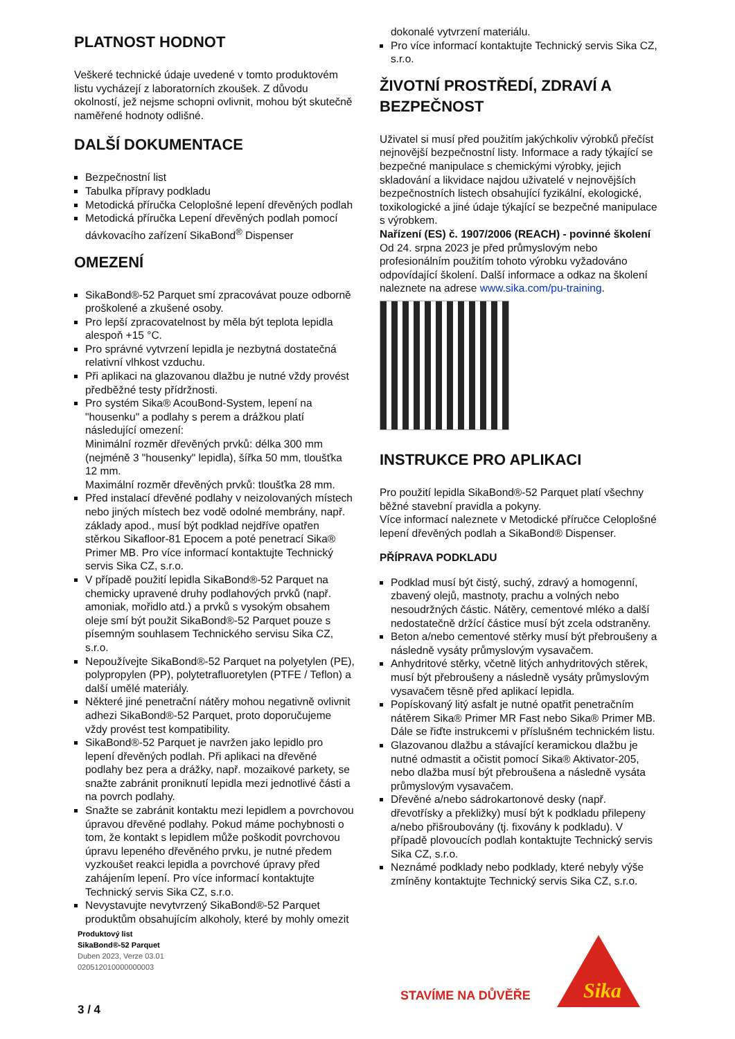PLATNOST HODNOT
Veškeré technické údaje uvedené v tomto produktovém listu vycházejí z laboratorních zkoušek. Z důvodu okolností, jež nejsme schopni ovlivnit, mohou být skutečně naměřené hodnoty odlišné.
DALŠÍ DOKUMENTACE
Bezpečnostní list
Tabulka přípravy podkladu
Metodická příručka Celoplošné lepení dřevěných podlah
Metodická příručka Lepení dřevěných podlah pomocí dávkovacího zařízení SikaBond<sup>®</sup> Dispenser
OMEZENÍ
SikaBond®-52 Parquet smí zpracovávat pouze odborně proškolené a zkušené osoby.
Pro lepší zpracovatelnost by měla být teplota lepidla alespoň +15 °C.
Pro správné vytvrzení lepidla je nezbytná dostatečná relativní vlhkost vzduchu.
Při aplikaci na glazovanou dlažbu je nutné vždy provést předběžné testy přídržnosti.
Pro systém Sika® AcouBond-System, lepení na "housenku" a podlahy s perem a drážkou platí následující omezení:
Minimální rozměr dřevěných prvků: délka 300 mm (nejméně 3 "housenky" lepidla), šířka 50 mm, tloušťka 12 mm.
Maximální rozměr dřevěných prvků: tloušťka 28 mm.
Před instalací dřevěné podlahy v neizolovaných místech nebo jiných místech bez vodě odolné membrány, např. základy apod., musí být podklad nejdříve opatřen stěrkou Sikafloor-81 Epocem a poté penetrací Sika® Primer MB. Pro více informací kontaktujte Technický servis Sika CZ, s.r.o.
V případě použití lepidla SikaBond®-52 Parquet na chemicky upravené druhy podlahových prvků (např. amoniak, mořidlo atd.) a prvků s vysokým obsahem oleje smí být použit SikaBond®-52 Parquet pouze s písemným souhlasem Technického servisu Sika CZ, s.r.o.
Nepoužívejte SikaBond®-52 Parquet na polyetylen (PE), polypropylen (PP), polytetrafluoretylen (PTFE / Teflon) a další umělé materiály.
Některé jiné penetrační nátěry mohou negativně ovlivnit adhezi SikaBond®-52 Parquet, proto doporučujeme vždy provést test kompatibility.
SikaBond®-52 Parquet je navržen jako lepidlo pro lepení dřevěných podlah. Při aplikaci na dřevěné podlahy bez pera a drážky, např. mozaikové parkety, se snažte zabránit proniknutí lepidla mezi jednotlivé části a na povrch podlahy.
Snažte se zabránit kontaktu mezi lepidlem a povrchovou úpravou dřevěné podlahy. Pokud máme pochybnosti o tom, že kontakt s lepidlem může poškodit povrchovou úpravu lepeného dřevěného prvku, je nutné předem vyzkoušet reakci lepidla a povrchové úpravy před zahájením lepení. Pro více informací kontaktujte Technický servis Sika CZ, s.r.o.
Nevystavujte nevytvrzený SikaBond®-52 Parquet produktům obsahujícím alkoholy, které by mohly omezit
dokonalé vytvrzení materiálu.
Pro více informací kontaktujte Technický servis Sika CZ, s.r.o.
ŽIVOTNÍ PROSTŘEDÍ, ZDRAVÍ A BEZPEČNOST
Uživatel si musí před použitím jakýchkoliv výrobků přečíst nejnovější bezpečnostní listy. Informace a rady týkající se bezpečné manipulace s chemickými výrobky, jejich skladování a likvidace najdou uživatelé v nejnovějších bezpečnostních listech obsahující fyzikální, ekologické, toxikologické a jiné údaje týkající se bezpečné manipulace s výrobkem.
Nařízení (ES) č. 1907/2006 (REACH) - povinné školení
Od 24. srpna 2023 je před průmyslovým nebo profesionálním použitím tohoto výrobku vyžadováno odpovídající školení. Další informace a odkaz na školení naleznete na adrese www.sika.com/pu-training.
INSTRUKCE PRO APLIKACI
Pro použití lepidla SikaBond®-52 Parquet platí všechny běžné stavební pravidla a pokyny.
Více informací naleznete v Metodické příručce Celoplošné lepení dřevěných podlah a SikaBond® Dispenser.
PŘÍPRAVA PODKLADU
Podklad musí být čistý, suchý, zdravý a homogenní, zbavený olejů, mastnoty, prachu a volných nebo nesoudržných částic. Nátěry, cementové mléko a další nedostatečně držící částice musí být zcela odstraněny.
Beton a/nebo cementové stěrky musí být přebroušeny a následně vysáty průmyslovým vysavačem.
Anhydritové stěrky, včetně litých anhydritových stěrek, musí být přebroušeny a následně vysáty průmyslovým vysavačem těsně před aplikací lepidla.
Popískovaný litý asfalt je nutné opatřit penetračním nátěrem Sika® Primer MR Fast nebo Sika® Primer MB. Dále se řiďte instrukcemi v příslušném technickém listu.
Glazovanou dlažbu a stávající keramickou dlažbu je nutné odmastit a očistit pomocí Sika® Aktivator-205, nebo dlažba musí být přebroušena a následně vysáta průmyslovým vysavačem.
Dřevěné a/nebo sádrokartonové desky (např. dřevotřísky a překližky) musí být k podkladu přilepeny a/nebo přišroubovány (tj. fixovány k podkladu). V případě plovoucích podlah kontaktujte Technický servis Sika CZ, s.r.o.
Neznámé podklady nebo podklady, které nebyly výše zmíněny kontaktujte Technický servis Sika CZ, s.r.o.
Produktový list
SikaBond®-52 Parquet
Duben 2023, Verze 03.01
020512010000000003
3 / 4
STAVÍME NA DŮVĚŘE
Sika